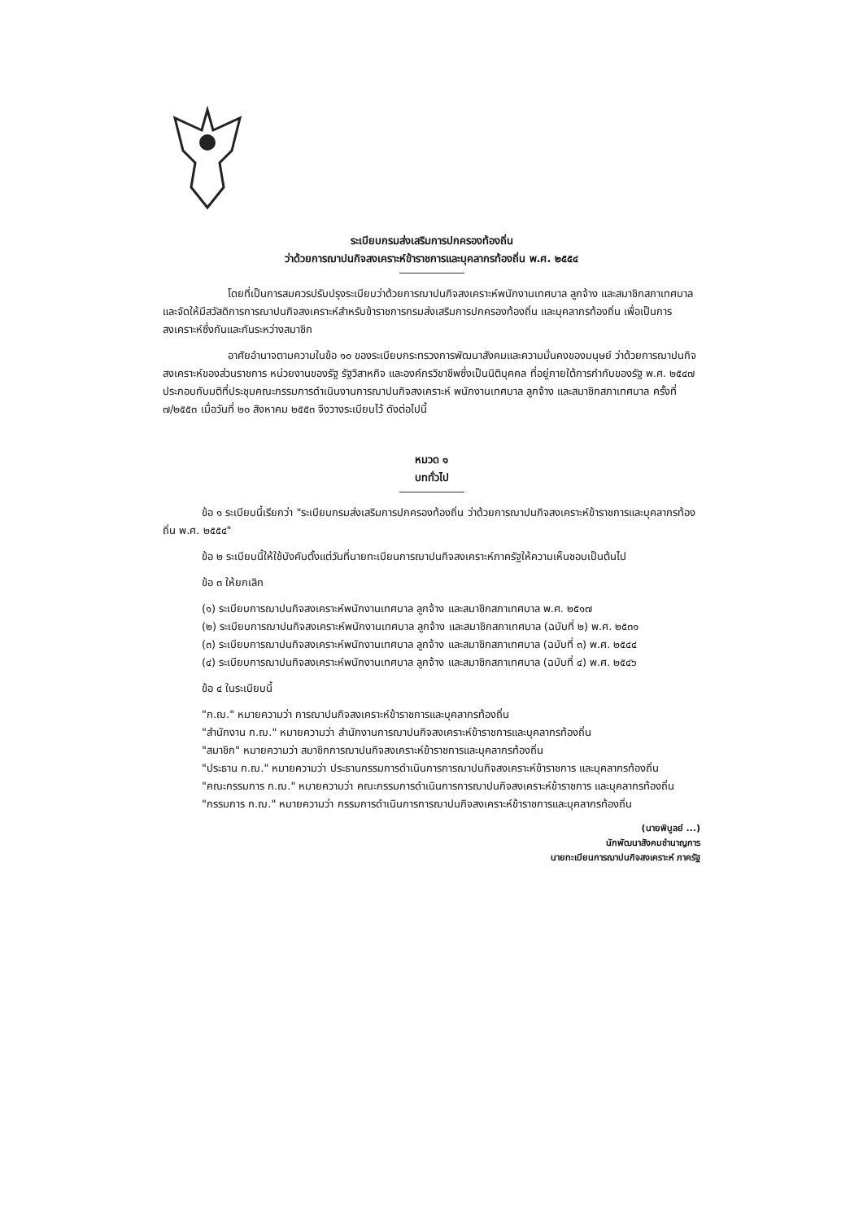ระเบียบกรมส่งเสริมการปกครองท้องถิ่น
ว่าด้วยการฌาปนกิจสงเคราะห์ข้าราชการและบุคลากรท้องถิ่น พ.ศ. ๒๕๕๔
โดยที่เป็นการสมควรปรับปรุงระเบียบว่าด้วยการฌาปนกิจสงเคราะห์พนักงานเทศบาล ลูกจ้าง และสมาชิกสภาเทศบาล และจัดให้มีสวัสดิการการฌาปนกิจสงเคราะห์สำหรับข้าราชการกรมส่งเสริมการปกครองท้องถิ่น และบุคลากรท้องถิ่น เพื่อเป็นการสงเคราะห์ซึ่งกันและกันระหว่างสมาชิก
อาศัยอำนาจตามความในข้อ ๑๐ ของระเบียบกระทรวงการพัฒนาสังคมและความมั่นคงของมนุษย์ ว่าด้วยการฌาปนกิจสงเคราะห์ของส่วนราชการ หน่วยงานของรัฐ รัฐวิสาหกิจ และองค์กรวิชาชีพซึ่งเป็นนิติบุคคล ที่อยู่ภายใต้การกำกับของรัฐ พ.ศ. ๒๕๔๗ ประกอบกับมติที่ประชุมคณะกรรมการดำเนินงานการฌาปนกิจสงเคราะห์ พนักงานเทศบาล ลูกจ้าง และสมาชิกสภาเทศบาล ครั้งที่ ๗/๒๕๕๓ เมื่อวันที่ ๒๐ สิงหาคม ๒๕๕๓ จึงวางระเบียบไว้ ดังต่อไปนี้
หมวด ๑
บททั่วไป
ข้อ ๑ ระเบียบนี้เรียกว่า "ระเบียบกรมส่งเสริมการปกครองท้องถิ่น ว่าด้วยการฌาปนกิจสงเคราะห์ข้าราชการและบุคลากรท้องถิ่น พ.ศ. ๒๕๕๔"
ข้อ ๒ ระเบียบนี้ให้ใช้บังคับตั้งแต่วันที่นายทะเบียนการฌาปนกิจสงเคราะห์ภาครัฐให้ความเห็นชอบเป็นต้นไป
ข้อ ๓ ให้ยกเลิก
(๑) ระเบียบการฌาปนกิจสงเคราะห์พนักงานเทศบาล ลูกจ้าง และสมาชิกสภาเทศบาล พ.ศ. ๒๕๑๗
(๒) ระเบียบการฌาปนกิจสงเคราะห์พนักงานเทศบาล ลูกจ้าง และสมาชิกสภาเทศบาล (ฉบับที่ ๒) พ.ศ. ๒๕๓๑
(๓) ระเบียบการฌาปนกิจสงเคราะห์พนักงานเทศบาล ลูกจ้าง และสมาชิกสภาเทศบาล (ฉบับที่ ๓) พ.ศ. ๒๕๔๔
(๔) ระเบียบการฌาปนกิจสงเคราะห์พนักงานเทศบาล ลูกจ้าง และสมาชิกสภาเทศบาล (ฉบับที่ ๔) พ.ศ. ๒๕๔๖
ข้อ ๔ ในระเบียบนี้
"ก.ฌ." หมายความว่า การฌาปนกิจสงเคราะห์ข้าราชการและบุคลากรท้องถิ่น
"สำนักงาน ก.ฌ." หมายความว่า สำนักงานการฌาปนกิจสงเคราะห์ข้าราชการและบุคลากรท้องถิ่น
"สมาชิก" หมายความว่า สมาชิกการฌาปนกิจสงเคราะห์ข้าราชการและบุคลากรท้องถิ่น
"ประธาน ก.ฌ." หมายความว่า ประธานกรรมการดำเนินการการฌาปนกิจสงเคราะห์ข้าราชการ และบุคลากรท้องถิ่น
"คณะกรรมการ ก.ฌ." หมายความว่า คณะกรรมการดำเนินการการฌาปนกิจสงเคราะห์ข้าราชการ และบุคลากรท้องถิ่น
"กรรมการ ก.ฌ." หมายความว่า กรรมการดำเนินการการฌาปนกิจสงเคราะห์ข้าราชการและบุคลากรท้องถิ่น
(นายพิบูลย์ ...)
นักพัฒนาสังคมชำนาญการ
นายทะเบียนการฌาปนกิจสงเคราะห์ ภาครัฐ